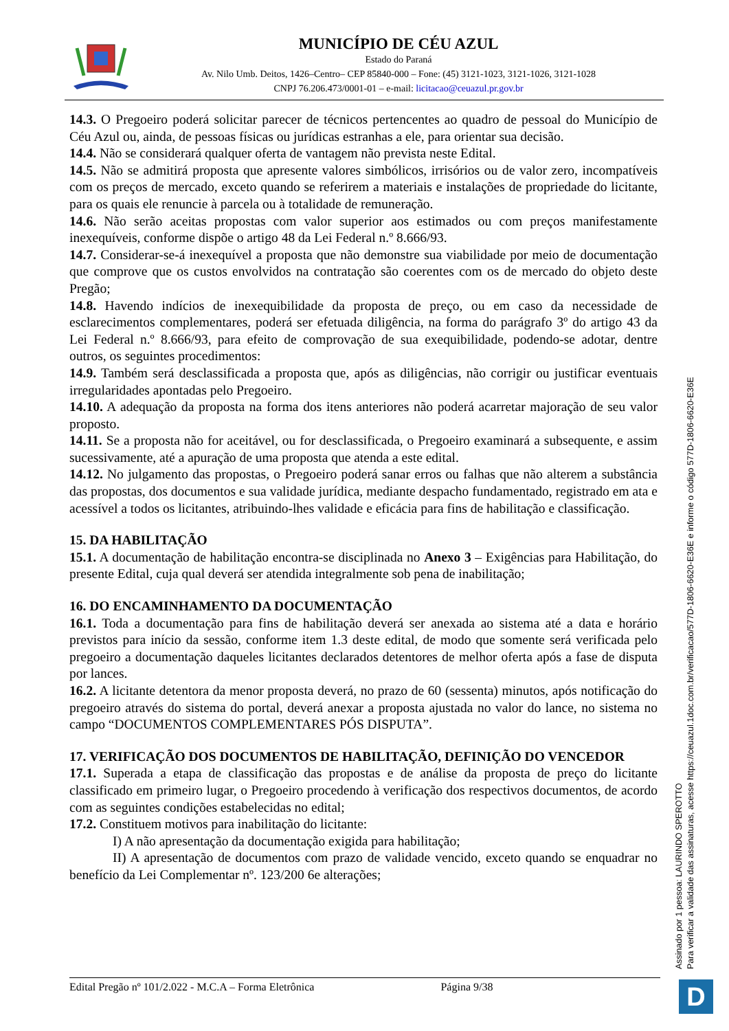MUNICÍPIO DE CÉU AZUL
Estado do Paraná
Av. Nilo Umb. Deitos, 1426–Centro– CEP 85840-000 – Fone: (45) 3121-1023, 3121-1026, 3121-1028
CNPJ 76.206.473/0001-01 – e-mail: licitacao@ceuazul.pr.gov.br
14.3. O Pregoeiro poderá solicitar parecer de técnicos pertencentes ao quadro de pessoal do Município de Céu Azul ou, ainda, de pessoas físicas ou jurídicas estranhas a ele, para orientar sua decisão.
14.4. Não se considerará qualquer oferta de vantagem não prevista neste Edital.
14.5. Não se admitirá proposta que apresente valores simbólicos, irrisórios ou de valor zero, incompatíveis com os preços de mercado, exceto quando se referirem a materiais e instalações de propriedade do licitante, para os quais ele renuncie à parcela ou à totalidade de remuneração.
14.6. Não serão aceitas propostas com valor superior aos estimados ou com preços manifestamente inexequíveis, conforme dispõe o artigo 48 da Lei Federal n.º 8.666/93.
14.7. Considerar-se-á inexequível a proposta que não demonstre sua viabilidade por meio de documentação que comprove que os custos envolvidos na contratação são coerentes com os de mercado do objeto deste Pregão;
14.8. Havendo indícios de inexequibilidade da proposta de preço, ou em caso da necessidade de esclarecimentos complementares, poderá ser efetuada diligência, na forma do parágrafo 3º do artigo 43 da Lei Federal n.º 8.666/93, para efeito de comprovação de sua exequibilidade, podendo-se adotar, dentre outros, os seguintes procedimentos:
14.9. Também será desclassificada a proposta que, após as diligências, não corrigir ou justificar eventuais irregularidades apontadas pelo Pregoeiro.
14.10. A adequação da proposta na forma dos itens anteriores não poderá acarretar majoração de seu valor proposto.
14.11. Se a proposta não for aceitável, ou for desclassificada, o Pregoeiro examinará a subsequente, e assim sucessivamente, até a apuração de uma proposta que atenda a este edital.
14.12. No julgamento das propostas, o Pregoeiro poderá sanar erros ou falhas que não alterem a substância das propostas, dos documentos e sua validade jurídica, mediante despacho fundamentado, registrado em ata e acessível a todos os licitantes, atribuindo-lhes validade e eficácia para fins de habilitação e classificação.
15. DA HABILITAÇÃO
15.1. A documentação de habilitação encontra-se disciplinada no Anexo 3 – Exigências para Habilitação, do presente Edital, cuja qual deverá ser atendida integralmente sob pena de inabilitação;
16. DO ENCAMINHAMENTO DA DOCUMENTAÇÃO
16.1. Toda a documentação para fins de habilitação deverá ser anexada ao sistema até a data e horário previstos para início da sessão, conforme item 1.3 deste edital, de modo que somente será verificada pelo pregoeiro a documentação daqueles licitantes declarados detentores de melhor oferta após a fase de disputa por lances.
16.2. A licitante detentora da menor proposta deverá, no prazo de 60 (sessenta) minutos, após notificação do pregoeiro através do sistema do portal, deverá anexar a proposta ajustada no valor do lance, no sistema no campo “DOCUMENTOS COMPLEMENTARES PÓS DISPUTA”.
17. VERIFICAÇÃO DOS DOCUMENTOS DE HABILITAÇÃO, DEFINIÇÃO DO VENCEDOR
17.1. Superada a etapa de classificação das propostas e de análise da proposta de preço do licitante classificado em primeiro lugar, o Pregoeiro procedendo à verificação dos respectivos documentos, de acordo com as seguintes condições estabelecidas no edital;
17.2. Constituem motivos para inabilitação do licitante:
I) A não apresentação da documentação exigida para habilitação;
II) A apresentação de documentos com prazo de validade vencido, exceto quando se enquadrar no benefício da Lei Complementar nº. 123/200 6e alterações;
Edital Pregão nº 101/2.022 - M.C.A – Forma Eletrônica Página 9/38
Assinado por 1 pessoa: LAURINDO SPEROTTO
Para verificar a validade das assinaturas, acesse https://ceuazul.1doc.com.br/verificacao/577D-1806-6620-E36E e informe o código 577D-1806-6620-E36E
D